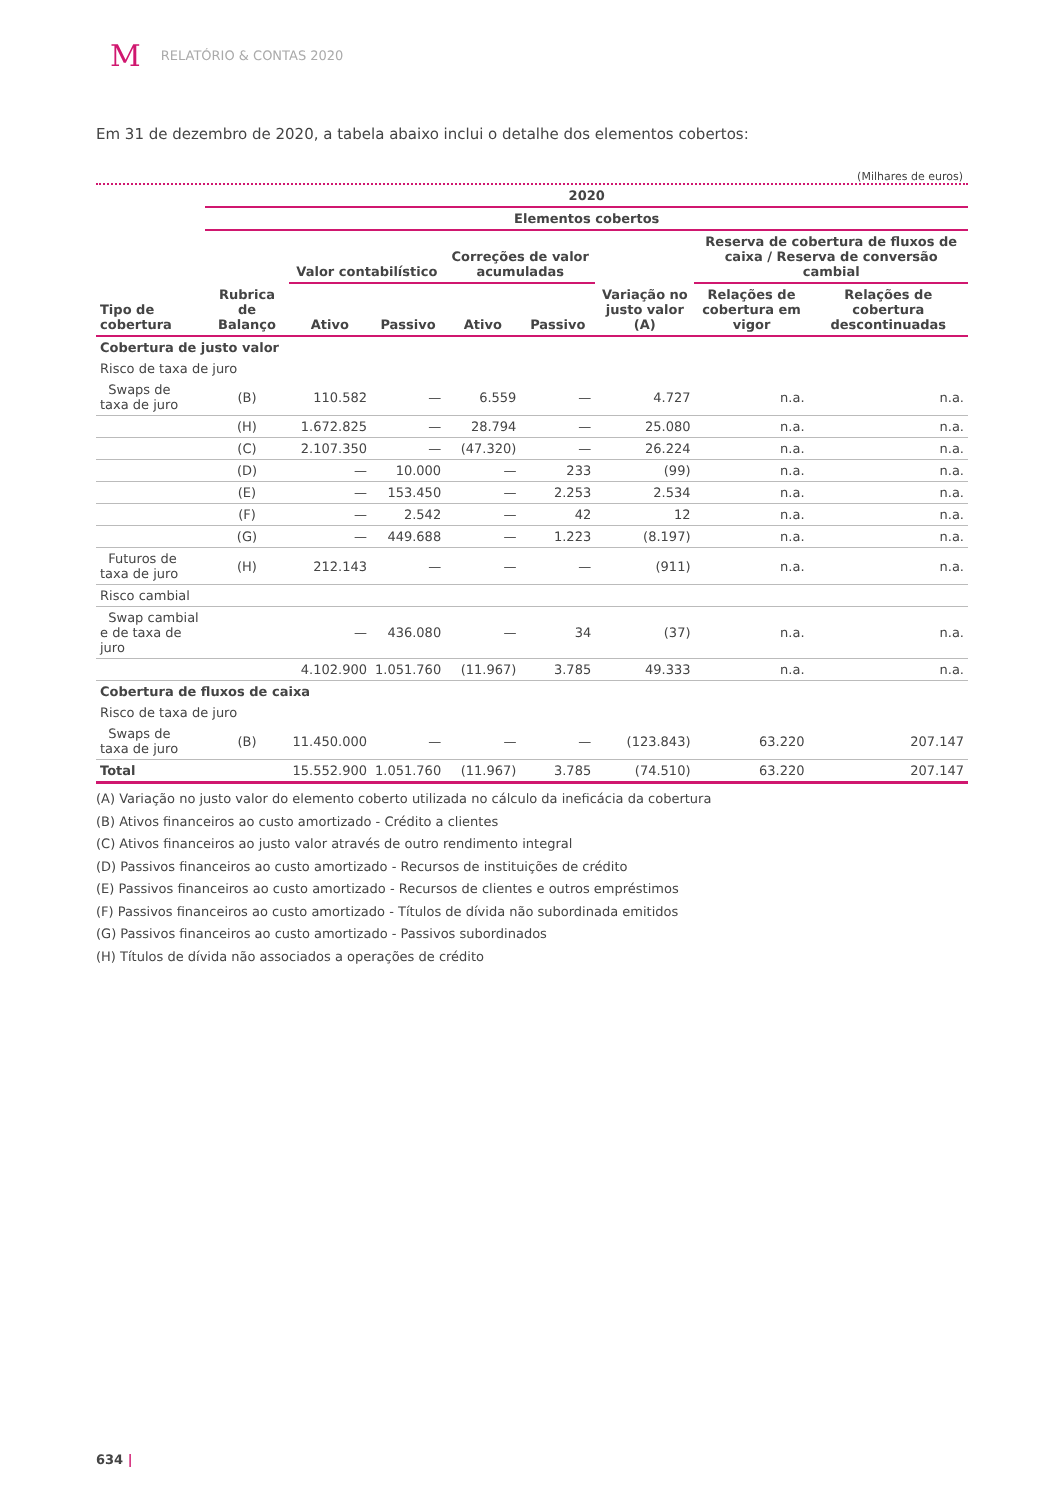M RELATÓRIO & CONTAS 2020
Em 31 de dezembro de 2020, a tabela abaixo inclui o detalhe dos elementos cobertos:
(Milhares de euros)
| | 2020 | | | | | | | |
| --- | --- | --- | --- | --- | --- | --- | --- | --- |
| | Elementos cobertos | | | | | | | |
| Tipo de cobertura | Rubrica de Balanço | Valor contabilístico | | Correções de valor acumuladas | | Variação no justo valor (A) | Reserva de cobertura de fluxos de caixa / Reserva de conversão cambial | |
| | | Ativo | Passivo | Ativo | Passivo | | Relações de cobertura em vigor | Relações de cobertura descontinuadas |
| Cobertura de justo valor | | | | | | | | |
| Risco de taxa de juro | | | | | | | | |
| Swaps de taxa de juro | (B) | 110.582 | — | 6.559 | — | 4.727 | n.a. | n.a. |
| | (H) | 1.672.825 | — | 28.794 | — | 25.080 | n.a. | n.a. |
| | (C) | 2.107.350 | — | (47.320) | — | 26.224 | n.a. | n.a. |
| | (D) | — | 10.000 | — | 233 | (99) | n.a. | n.a. |
| | (E) | — | 153.450 | — | 2.253 | 2.534 | n.a. | n.a. |
| | (F) | — | 2.542 | — | 42 | 12 | n.a. | n.a. |
| | (G) | — | 449.688 | — | 1.223 | (8.197) | n.a. | n.a. |
| Futuros de taxa de juro | (H) | 212.143 | — | — | — | (911) | n.a. | n.a. |
| Risco cambial | | | | | | | | |
| Swap cambial e de taxa de juro | | — | 436.080 | — | 34 | (37) | n.a. | n.a. |
| | | 4.102.900 | 1.051.760 | (11.967) | 3.785 | 49.333 | n.a. | n.a. |
| Cobertura de fluxos de caixa | | | | | | | | |
| Risco de taxa de juro | | | | | | | | |
| Swaps de taxa de juro | (B) | 11.450.000 | — | — | — | (123.843) | 63.220 | 207.147 |
| Total | | 15.552.900 | 1.051.760 | (11.967) | 3.785 | (74.510) | 63.220 | 207.147 |
(A) Variação no justo valor do elemento coberto utilizada no cálculo da ineficácia da cobertura
(B) Ativos financeiros ao custo amortizado - Crédito a clientes
(C) Ativos financeiros ao justo valor através de outro rendimento integral
(D) Passivos financeiros ao custo amortizado - Recursos de instituições de crédito
(E) Passivos financeiros ao custo amortizado - Recursos de clientes e outros empréstimos
(F) Passivos financeiros ao custo amortizado - Títulos de dívida não subordinada emitidos
(G) Passivos financeiros ao custo amortizado - Passivos subordinados
(H) Títulos de dívida não associados a operações de crédito
634 |